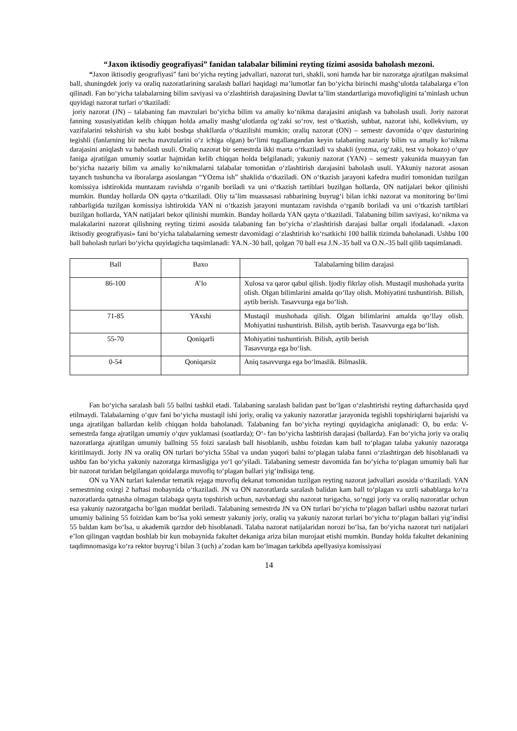“Jaxon iktisodiy geografiyasi” fanidan talabalar bilimini reyting tizimi asosida baholash mezoni.
“Jaxon iktisodiy geografiyasi” fani bo‘yicha reyting jadvallari, nazorat turi, shakli, soni hamda har bir nazoratga ajratilgan maksimal ball, shuningdek joriy va oraliq nazoratlarining saralash ballari haqidagi ma’lumotlar fan bo‘yicha birinchi mashg‘ulotda talabalarga e’lon qilinadi. Fan bo‘yicha talabalarning bilim saviyasi va o‘zlashtirish darajasining Davlat ta’lim standartlariga muvofiqligini ta’minlash uchun quyidagi nazorat turlari o‘tkaziladi:
joriy nazorat (JN) – talabaning fan mavzulari bo‘yicha bilim va amaliy ko‘nikma darajasini aniqlash va baholash usuli. Joriy nazorat fanning xususiyatidan kelib chiqqan holda amaliy mashg‘ulotlarda og‘zaki so‘rov, test o‘tkazish, suhbat, nazorat ishi, kollekvium, uy vazifalarini tekshirish va shu kabi boshqa shakllarda o‘tkazilishi mumkin; oraliq nazorat (ON) – semestr davomida o‘quv dasturining tegishli (fanlarning bir necha mavzularini o‘z ichiga olgan) bo‘limi tugallangandan keyin talabaning nazariy bilim va amaliy ko‘nikma darajasini aniqlash va baholash usuli. Oraliq nazorat bir semestrda ikki marta o‘tkaziladi va shakli (yozma, og‘zaki, test va hokazo) o‘quv faniga ajratilgan umumiy soatlar hajmidan kelib chiqqan holda belgilanadi; yakuniy nazorat (YAN) – semestr yakunida muayyan fan bo‘yicha nazariy bilim va amaliy ko‘nikmalarni talabalar tomonidan o‘zlashtirish darajasini baholash usuli. YAkuniy nazorat asosan tayanch tushuncha va iboralarga asoslangan “YOzma ish” shaklida o‘tkaziladi. ON o‘tkazish jarayoni kafedra mudiri tomonidan tuzilgan komissiya ishtirokida muntazam ravishda o‘rganib boriladi va uni o‘tkazish tartiblari buzilgan hollarda, ON natijalari bekor qilinishi mumkin. Bunday hollarda ON qayta o‘tkaziladi. Oliy ta’lim muassasasi rahbarining buyrug‘i bilan ichki nazorat va monitoring bo‘limi rahbarligida tuzilgan komissiya ishtirokida YAN ni o‘tkazish jarayoni muntazam ravishda o‘rganib boriladi va uni o‘tkazish tartiblari buzilgan hollarda, YAN natijalari bekor qilinishi mumkin. Bunday hollarda YAN qayta o‘tkaziladi. Talabaning bilim saviyasi, ko‘nikma va malakalarini nazorat qilishning reyting tizimi asosida talabaning fan bo‘yicha o‘zlashtirish darajasi ballar orqali ifodalanadi. «Jaxon iktisodiy geografiyasi» fani bo‘yicha talabalarning semestr davomidagi o‘zlashtirish ko‘rsatkichi 100 ballik tizimda baholanadi. Ushbu 100 ball baholash turlari bo‘yicha quyidagicha taqsimlanadi: YA.N.-30 ball, qolgan 70 ball esa J.N.-35 ball va O.N.-35 ball qilib taqsimlanadi.
| Ball | Baxo | Talabalarning bilim darajasi |
| --- | --- | --- |
| 86-100 | A’lo | Xulosa va qaror qabul qilish. Ijodiy fikrlay olish. Mustaqil mushohada yurita olish. Olgan bilimlarini amalda qo‘llay olish. Mohiyatini tushuntirish. Bilish, aytib berish. Tasavvurga ega bo‘lish. |
| 71-85 | YAxshi | Mustaqil mushohada qilish. Olgan bilimlarini amalda qo‘llay olish. Mohiyatini tushuntirish. Bilish, aytib berish. Tasavvurga ega bo‘lish. |
| 55-70 | Qoniqarli | Mohiyatini tushuntirish. Bilish, aytib berish Tasavvurga ega bo‘lish. |
| 0-54 | Qoniqarsiz | Aniq tasavvurga ega bo‘lmaslik. Bilmaslik. |
Fan bo‘yicha saralash bali 55 ballni tashkil etadi. Talabaning saralash balidan past bo‘lgan o‘zlashtirishi reyting daftarchasida qayd etilmaydi. Talabalarning o‘quv fani bo‘yicha mustaqil ishi joriy, oraliq va yakuniy nazoratlar jarayonida tegishli topshiriqlarni bajarishi va unga ajratilgan ballardan kelib chiqqan holda baholanadi. Talabaning fan bo‘yicha reytingi quyidagicha aniqlanadi: O, bu erda: V- semestrda fanga ajratilgan umumiy o‘quv yuklamasi (soatlarda); O‘- fan bo‘yicha lashtirish darajasi (ballarda). Fan bo‘yicha joriy va oraliq nazoratlarga ajratilgan umumiy ballning 55 foizi saralash ball hisoblanib, ushbu foizdan kam ball to‘plagan talaba yakuniy nazoratga kiritilmaydi. Joriy JN va oraliq ON turlari bo‘yicha 55bal va undan yuqori balni to‘plagan talaba fanni o‘zlashtirgan deb hisoblanadi va ushbu fan bo‘yicha yakuniy nazoratga kirmasligiga yo‘l qo‘yiladi. Talabaning semestr davomida fan bo‘yicha to‘plagan umumiy bali har bir nazorat turidan belgilangan qoidalarga muvofiq to‘plagan ballari yig‘indisiga teng.
ON va YAN turlari kalendar tematik rejaga muvofiq dekanat tomonidan tuzilgan reyting nazorat jadvallari asosida o‘tkaziladi. YAN semestrning oxirgi 2 haftasi mobaynida o‘tkaziladi. JN va ON nazoratlarda saralash balidan kam ball to‘plagan va uzrli sabablarga ko‘ra nazoratlarda qatnasha olmagan talabaga qayta topshirish uchun, navbatdagi shu nazorat turigacha, so‘nggi joriy va oraliq nazoratlar uchun esa yakuniy nazoratgacha bo‘lgan muddat beriladi. Talabaning semestrda JN va ON turlari bo‘yicha to‘plagan ballari ushbu nazorat turlari umumiy balining 55 foizidan kam bo‘lsa yoki semestr yakuniy joriy, oraliq va yakuniy nazorat turlari bo‘yicha to‘plagan ballari yig‘indisi 55 baldan kam bo‘lsa, u akademik qarzdor deb hisoblanadi. Talaba nazorat natijalaridan norozi bo‘lsa, fan bo‘yicha nazorat turi natijalari e’lon qilingan vaqtdan boshlab bir kun mobaynida fakultet dekaniga ariza bilan murojaat etishi mumkin. Bunday holda fakultet dekanining taqdimnomasiga ko‘ra rektor buyrug‘i bilan 3 (uch) a’zodan kam bo‘lmagan tarkibda apellyasiya komissiyasi
14